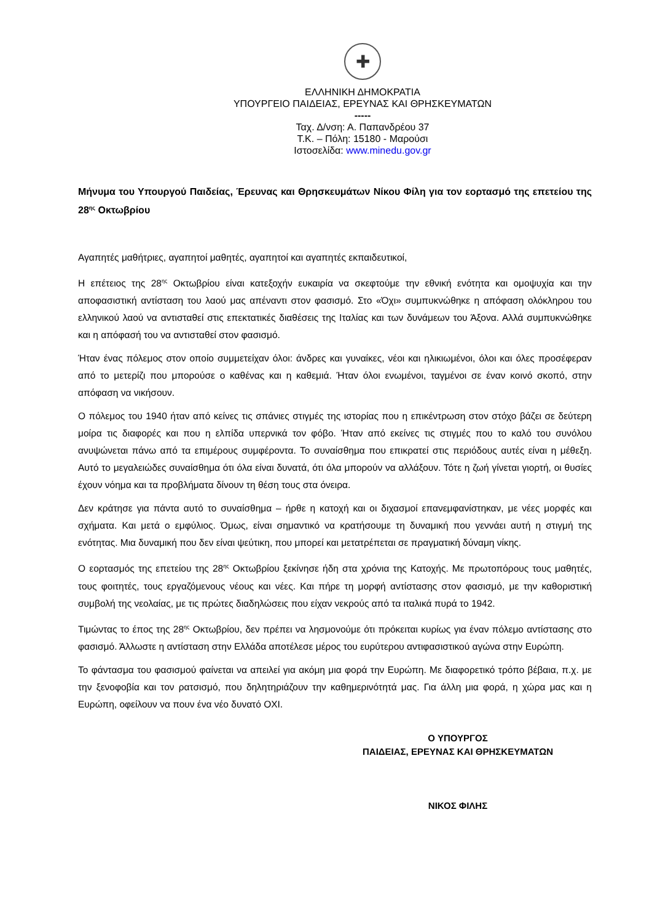✚
ΕΛΛΗΝΙΚΗ ΔΗΜΟΚΡΑΤΙΑ
ΥΠΟΥΡΓΕΙΟ ΠΑΙΔΕΙΑΣ, ΕΡΕΥΝΑΣ ΚΑΙ ΘΡΗΣΚΕΥΜΑΤΩΝ
-----
Ταχ. Δ/νση: Α. Παπανδρέου 37
Τ.Κ. – Πόλη: 15180 - Μαρούσι
Ιστοσελίδα: www.minedu.gov.gr
Μήνυμα του Υπουργού Παιδείας, Έρευνας και Θρησκευμάτων Νίκου Φίλη για τον εορτασμό της επετείου της 28<sup>ης</sup> Οκτωβρίου
Αγαπητές μαθήτριες, αγαπητοί μαθητές, αγαπητοί και αγαπητές εκπαιδευτικοί,
Η επέτειος της 28<sup>ης</sup> Οκτωβρίου είναι κατεξοχήν ευκαιρία να σκεφτούμε την εθνική ενότητα και ομοψυχία και την αποφασιστική αντίσταση του λαού μας απέναντι στον φασισμό. Στο «Όχι» συμπυκνώθηκε η απόφαση ολόκληρου του ελληνικού λαού να αντισταθεί στις επεκτατικές διαθέσεις της Ιταλίας και των δυνάμεων του Άξονα. Αλλά συμπυκνώθηκε και η απόφασή του να αντισταθεί στον φασισμό.
Ήταν ένας πόλεμος στον οποίο συμμετείχαν όλοι: άνδρες και γυναίκες, νέοι και ηλικιωμένοι, όλοι και όλες προσέφεραν από το μετερίζι που μπορούσε ο καθένας και η καθεμιά. Ήταν όλοι ενωμένοι, ταγμένοι σε έναν κοινό σκοπό, στην απόφαση να νικήσουν.
Ο πόλεμος του 1940 ήταν από κείνες τις σπάνιες στιγμές της ιστορίας που η επικέντρωση στον στόχο βάζει σε δεύτερη μοίρα τις διαφορές και που η ελπίδα υπερνικά τον φόβο. Ήταν από εκείνες τις στιγμές που το καλό του συνόλου ανυψώνεται πάνω από τα επιμέρους συμφέροντα. Το συναίσθημα που επικρατεί στις περιόδους αυτές είναι η μέθεξη. Αυτό το μεγαλειώδες συναίσθημα ότι όλα είναι δυνατά, ότι όλα μπορούν να αλλάξουν. Τότε η ζωή γίνεται γιορτή, οι θυσίες έχουν νόημα και τα προβλήματα δίνουν τη θέση τους στα όνειρα.
Δεν κράτησε για πάντα αυτό το συναίσθημα – ήρθε η κατοχή και οι διχασμοί επανεμφανίστηκαν, με νέες μορφές και σχήματα. Και μετά ο εμφύλιος. Όμως, είναι σημαντικό να κρατήσουμε τη δυναμική που γεννάει αυτή η στιγμή της ενότητας. Μια δυναμική που δεν είναι ψεύτικη, που μπορεί και μετατρέπεται σε πραγματική δύναμη νίκης.
Ο εορτασμός της επετείου της 28<sup>ης</sup> Οκτωβρίου ξεκίνησε ήδη στα χρόνια της Κατοχής. Με πρωτοπόρους τους μαθητές, τους φοιτητές, τους εργαζόμενους νέους και νέες. Και πήρε τη μορφή αντίστασης στον φασισμό, με την καθοριστική συμβολή της νεολαίας, με τις πρώτες διαδηλώσεις που είχαν νεκρούς από τα ιταλικά πυρά το 1942.
Τιμώντας το έπος της 28<sup>ης</sup> Οκτωβρίου, δεν πρέπει να λησμονούμε ότι πρόκειται κυρίως για έναν πόλεμο αντίστασης στο φασισμό. Άλλωστε η αντίσταση στην Ελλάδα αποτέλεσε μέρος του ευρύτερου αντιφασιστικού αγώνα στην Ευρώπη.
Το φάντασμα του φασισμού φαίνεται να απειλεί για ακόμη μια φορά την Ευρώπη. Με διαφορετικό τρόπο βέβαια, π.χ. με την ξενοφοβία και τον ρατσισμό, που δηλητηριάζουν την καθημερινότητά μας. Για άλλη μια φορά, η χώρα μας και η Ευρώπη, οφείλουν να πουν ένα νέο δυνατό ΟΧΙ.
Ο ΥΠΟΥΡΓΟΣ
ΠΑΙΔΕΙΑΣ, ΕΡΕΥΝΑΣ ΚΑΙ ΘΡΗΣΚΕΥΜΑΤΩΝ
ΝΙΚΟΣ ΦΙΛΗΣ